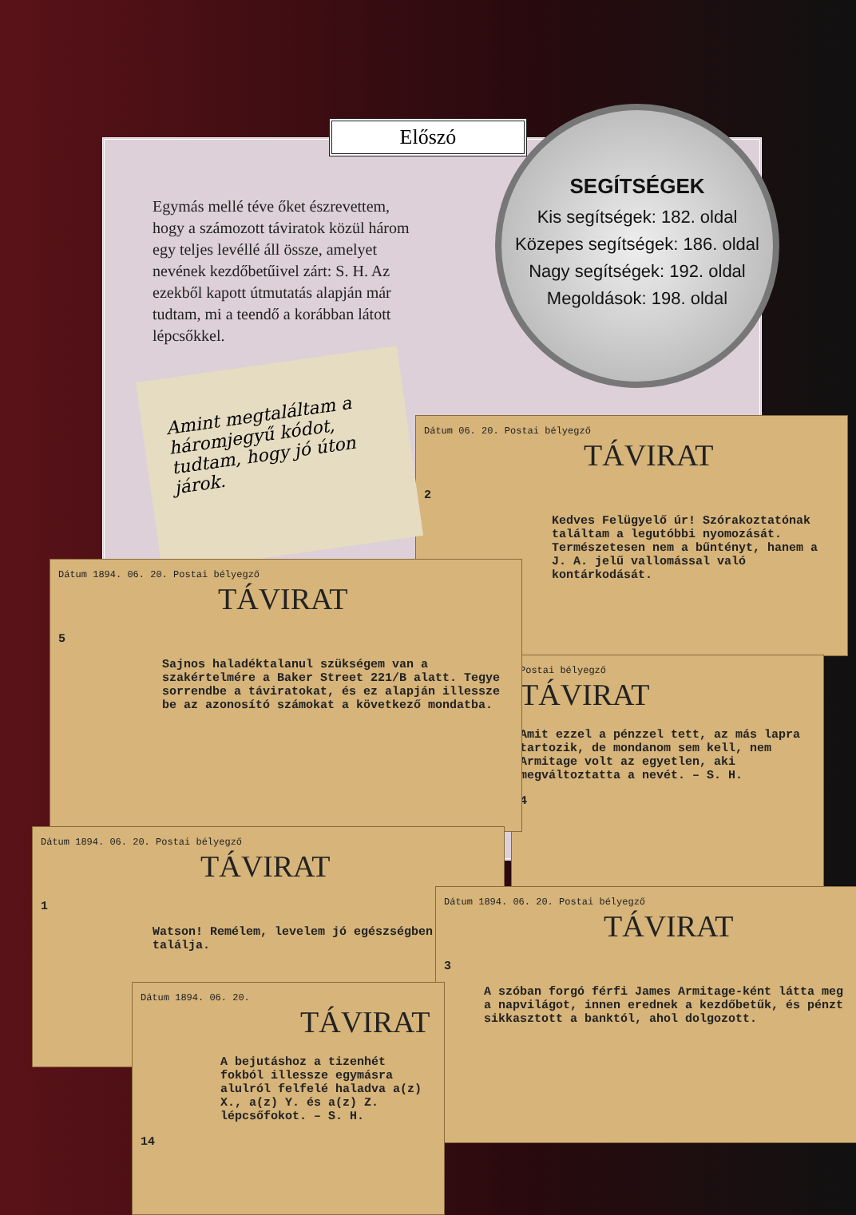Egymás mellé téve őket észrevettem, hogy a számozott táviratok közül három egy teljes levéllé áll össze, amelyet nevének kezdőbetűivel zárt: S. H. Az ezekből kapott útmutatás alapján már tudtam, mi a teendő a korábban látott lépcsőkkel.
Előszó
SEGÍTSÉGEK
Kis segítségek: 182. oldal
Közepes segítségek: 186. oldal
Nagy segítségek: 192. oldal
Megoldások: 198. oldal
Dátum 06. 20. Postai bélyegző
TÁVIRAT
2
Kedves Felügyelő úr! Szórakoztatónak találtam a legutóbbi nyomozását. Természetesen nem a bűntényt, hanem a J. A. jelű vallomással való kontárkodását.
Postai bélyegző
TÁVIRAT
Amit ezzel a pénzzel tett, az más lapra tartozik, de mondanom sem kell, nem Armitage volt az egyetlen, aki megváltoztatta a nevét. – S. H.
4
Amint megtaláltam a háromjegyű kódot, tudtam, hogy jó úton járok.
Dátum 1894. 06. 20. Postai bélyegző
TÁVIRAT
5
Sajnos haladéktalanul szükségem van a szakértelmére a Baker Street 221/B alatt. Tegye sorrendbe a táviratokat, és ez alapján illessze be az azonosító számokat a következő mondatba.
Dátum 1894. 06. 20. Postai bélyegző
TÁVIRAT
1
Watson! Remélem, levelem jó egészségben találja.
Dátum 1894. 06. 20. Postai bélyegző
TÁVIRAT
3
A szóban forgó férfi James Armitage-ként látta meg a napvilágot, innen erednek a kezdőbetűk, és pénzt sikkasztott a banktól, ahol dolgozott.
Dátum 1894. 06. 20.
TÁVIRAT
A bejutáshoz a tizenhét fokból illessze egymásra alulról felfelé haladva a(z) X., a(z) Y. és a(z) Z. lépcsőfokot. – S. H.
14